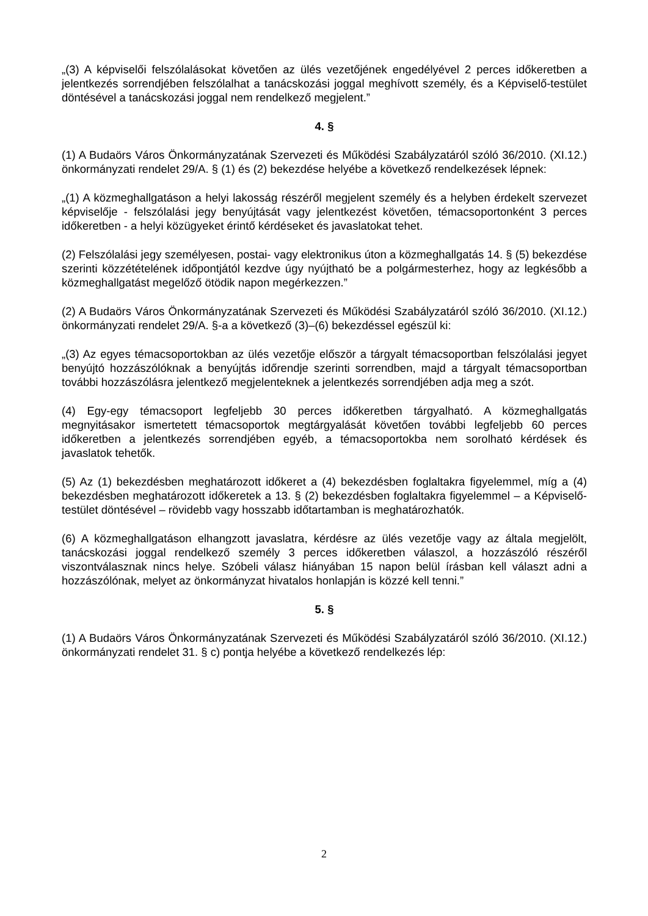„(3) A képviselői felszólalásokat követően az ülés vezetőjének engedélyével 2 perces időkeretben a jelentkezés sorrendjében felszólalhat a tanácskozási joggal meghívott személy, és a Képviselő-testület döntésével a tanácskozási joggal nem rendelkező megjelent.”
4. §
(1) A Budaörs Város Önkormányzatának Szervezeti és Működési Szabályzatáról szóló 36/2010. (XI.12.) önkormányzati rendelet 29/A. § (1) és (2) bekezdése helyébe a következő rendelkezések lépnek:
„(1) A közmeghallgatáson a helyi lakosság részéről megjelent személy és a helyben érdekelt szervezet képviselője - felszólalási jegy benyújtását vagy jelentkezést követően, témacsoportonként 3 perces időkeretben - a helyi közügyeket érintő kérdéseket és javaslatokat tehet.
(2) Felszólalási jegy személyesen, postai- vagy elektronikus úton a közmeghallgatás 14. § (5) bekezdése szerinti közzétételének időpontjától kezdve úgy nyújtható be a polgármesterhez, hogy az legkésőbb a közmeghallgatást megelőző ötödik napon megérkezzen.”
(2) A Budaörs Város Önkormányzatának Szervezeti és Működési Szabályzatáról szóló 36/2010. (XI.12.) önkormányzati rendelet 29/A. §-a a következő (3)–(6) bekezdéssel egészül ki:
„(3) Az egyes témacsoportokban az ülés vezetője először a tárgyalt témacsoportban felszólalási jegyet benyújtó hozzászólóknak a benyújtás időrendje szerinti sorrendben, majd a tárgyalt témacsoportban további hozzászólásra jelentkező megjelenteknek a jelentkezés sorrendjében adja meg a szót.
(4) Egy-egy témacsoport legfeljebb 30 perces időkeretben tárgyalható. A közmeghallgatás megnyitásakor ismertetett témacsoportok megtárgyalását követően további legfeljebb 60 perces időkeretben a jelentkezés sorrendjében egyéb, a témacsoportokba nem sorolható kérdések és javaslatok tehetők.
(5) Az (1) bekezdésben meghatározott időkeret a (4) bekezdésben foglaltakra figyelemmel, míg a (4) bekezdésben meghatározott időkeretek a 13. § (2) bekezdésben foglaltakra figyelemmel – a Képviselő-testület döntésével – rövidebb vagy hosszabb időtartamban is meghatározhatók.
(6) A közmeghallgatáson elhangzott javaslatra, kérdésre az ülés vezetője vagy az általa megjelölt, tanácskozási joggal rendelkező személy 3 perces időkeretben válaszol, a hozzászóló részéről viszontválasznak nincs helye. Szóbeli válasz hiányában 15 napon belül írásban kell választ adni a hozzászólónak, melyet az önkormányzat hivatalos honlapján is közzé kell tenni.”
5. §
(1) A Budaörs Város Önkormányzatának Szervezeti és Működési Szabályzatáról szóló 36/2010. (XI.12.) önkormányzati rendelet 31. § c) pontja helyébe a következő rendelkezés lép:
2